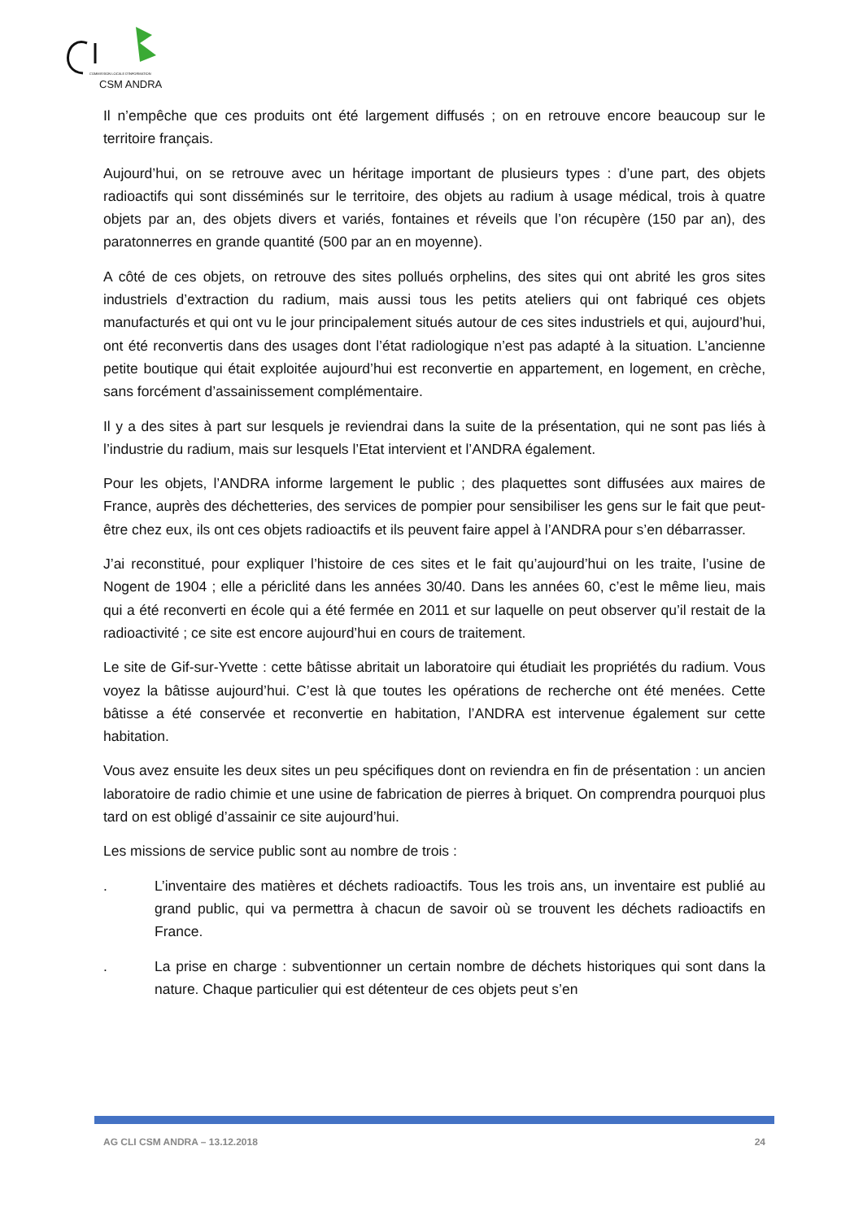COMMISSION LOCALE D'INFORMATION
CSM ANDRA
Il n’empêche que ces produits ont été largement diffusés ; on en retrouve encore beaucoup sur le territoire français.
Aujourd’hui, on se retrouve avec un héritage important de plusieurs types : d’une part, des objets radioactifs qui sont disséminés sur le territoire, des objets au radium à usage médical, trois à quatre objets par an, des objets divers et variés, fontaines et réveils que l’on récupère (150 par an), des paratonnerres en grande quantité (500 par an en moyenne).
A côté de ces objets, on retrouve des sites pollués orphelins, des sites qui ont abrité les gros sites industriels d’extraction du radium, mais aussi tous les petits ateliers qui ont fabriqué ces objets manufacturés et qui ont vu le jour principalement situés autour de ces sites industriels et qui, aujourd’hui, ont été reconvertis dans des usages dont l’état radiologique n’est pas adapté à la situation. L’ancienne petite boutique qui était exploitée aujourd’hui est reconvertie en appartement, en logement, en crèche, sans forcément d’assainissement complémentaire.
Il y a des sites à part sur lesquels je reviendrai dans la suite de la présentation, qui ne sont pas liés à l’industrie du radium, mais sur lesquels l’Etat intervient et l’ANDRA également.
Pour les objets, l’ANDRA informe largement le public ; des plaquettes sont diffusées aux maires de France, auprès des déchetteries, des services de pompier pour sensibiliser les gens sur le fait que peut-être chez eux, ils ont ces objets radioactifs et ils peuvent faire appel à l’ANDRA pour s’en débarrasser.
J’ai reconstitué, pour expliquer l’histoire de ces sites et le fait qu’aujourd’hui on les traite, l’usine de Nogent de 1904 ; elle a périclité dans les années 30/40. Dans les années 60, c’est le même lieu, mais qui a été reconverti en école qui a été fermée en 2011 et sur laquelle on peut observer qu’il restait de la radioactivité ; ce site est encore aujourd’hui en cours de traitement.
Le site de Gif-sur-Yvette : cette bâtisse abritait un laboratoire qui étudiait les propriétés du radium. Vous voyez la bâtisse aujourd’hui. C’est là que toutes les opérations de recherche ont été menées. Cette bâtisse a été conservée et reconvertie en habitation, l’ANDRA est intervenue également sur cette habitation.
Vous avez ensuite les deux sites un peu spécifiques dont on reviendra en fin de présentation : un ancien laboratoire de radio chimie et une usine de fabrication de pierres à briquet. On comprendra pourquoi plus tard on est obligé d’assainir ce site aujourd’hui.
Les missions de service public sont au nombre de trois :
. L’inventaire des matières et déchets radioactifs. Tous les trois ans, un inventaire est publié au grand public, qui va permettra à chacun de savoir où se trouvent les déchets radioactifs en France.
. La prise en charge : subventionner un certain nombre de déchets historiques qui sont dans la nature. Chaque particulier qui est détenteur de ces objets peut s’en
AG CLI CSM ANDRA – 13.12.2018 24